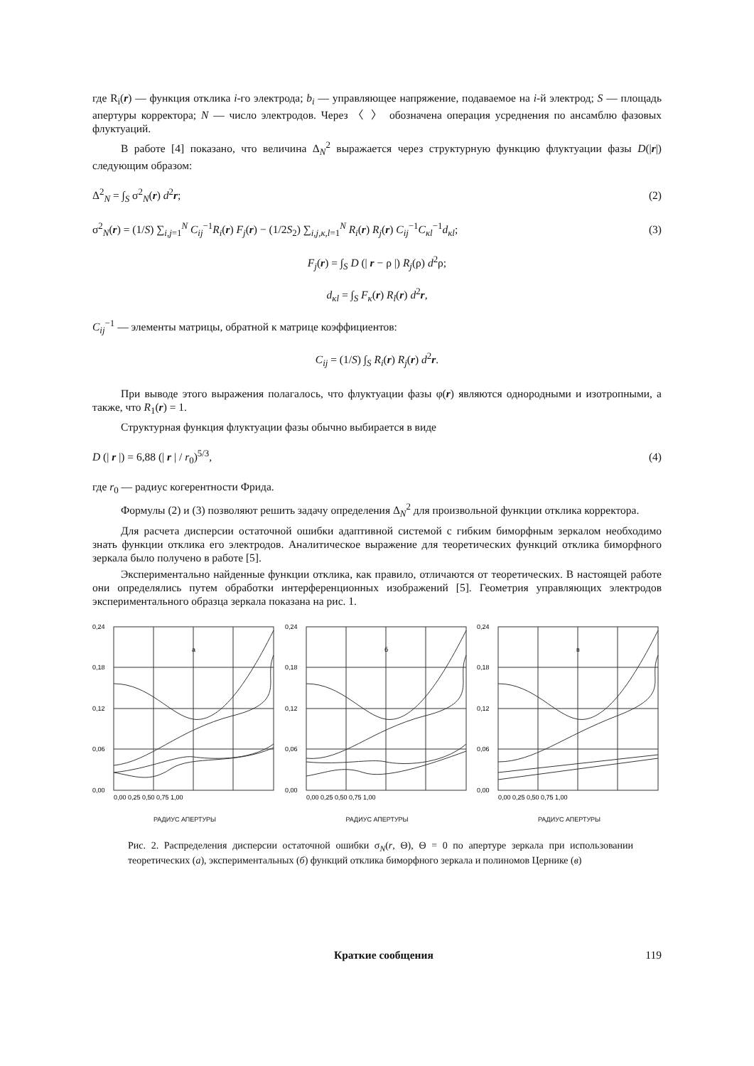где R<sub>i</sub>(r) — функция отклика i-го электрода; b<sub>i</sub> — управляющее напряжение, подаваемое на i-й электрод; S — площадь апертуры корректора; N — число электродов. Через 〈 〉 обозначена операция усреднения по ансамблю фазовых флуктуаций.
В работе [4] показано, что величина Δ<sub>N</sub><sup>2</sup> выражается через структурную функцию флуктуации фазы D(|r|) следующим образом:
Δ<sup>2</sup><sub>N</sub> = ∫<sub>S</sub> σ<sup>2</sup><sub>N</sub>(r) d<sup>2</sup>r; (2)
σ<sup>2</sup><sub>N</sub>(r) = (1/S) ∑<sub>i,j=1</sub><sup>N</sup> C<sub>ij</sub><sup>−1</sup>R<sub>i</sub>(r) F<sub>j</sub>(r) − (1/2S<sub>2</sub>) ∑<sub>i,j,κ,l=1</sub><sup>N</sup> R<sub>i</sub>(r) R<sub>j</sub>(r) C<sub>ij</sub><sup>−1</sup>C<sub>κl</sub><sup>−1</sup>d<sub>κl</sub>; (3)
F<sub>j</sub>(r) = ∫<sub>S</sub> D (| r − ρ |) R<sub>j</sub>(ρ) d<sup>2</sup>ρ;
d<sub>κl</sub> = ∫<sub>S</sub> F<sub>κ</sub>(r) R<sub>l</sub>(r) d<sup>2</sup>r,
C<sub>ij</sub><sup>−1</sup> — элементы матрицы, обратной к матрице коэффициентов:
C<sub>ij</sub> = (1/S) ∫<sub>S</sub> R<sub>i</sub>(r) R<sub>j</sub>(r) d<sup>2</sup>r.
При выводе этого выражения полагалось, что флуктуации фазы φ(r) являются однородными и изотропными, а также, что R<sub>1</sub>(r) = 1.
Структурная функция флуктуации фазы обычно выбирается в виде
D (| r |) = 6,88 (| r | / r<sub>0</sub>)<sup>5/3</sup>, (4)
где r<sub>0</sub> — радиус когерентности Фрида.
Формулы (2) и (3) позволяют решить задачу определения Δ<sub>N</sub><sup>2</sup> для произвольной функции отклика корректора.
Для расчета дисперсии остаточной ошибки адаптивной системой с гибким биморфным зеркалом необходимо знать функции отклика его электродов. Аналитическое выражение для теоретических функций отклика биморфного зеркала было получено в работе [5].
Экспериментально найденные функции отклика, как правило, отличаются от теоретических. В настоящей работе они определялись путем обработки интерференционных изображений [5]. Геометрия управляющих электродов экспериментального образца зеркала показана на рис. 1.
а
0,24
0,18
0,12
0,06
0,00
0,00 0,25 0,50 0,75 1,00
РАДИУС АПЕРТУРЫ
б
0,24
0,18
0,12
0,06
0,00
0,00 0,25 0,50 0,75 1,00
РАДИУС АПЕРТУРЫ
в
0,24
0,18
0,12
0,06
0,00
0,00 0,25 0,50 0,75 1,00
РАДИУС АПЕРТУРЫ
Рис. 2. Распределения дисперсии остаточной ошибки σ<sub>N</sub>(r, Θ), Θ = 0 по апертуре зеркала при использовании теоретических (а), экспериментальных (б) функций отклика биморфного зеркала и полиномов Цернике (в)
Краткие сообщения 119